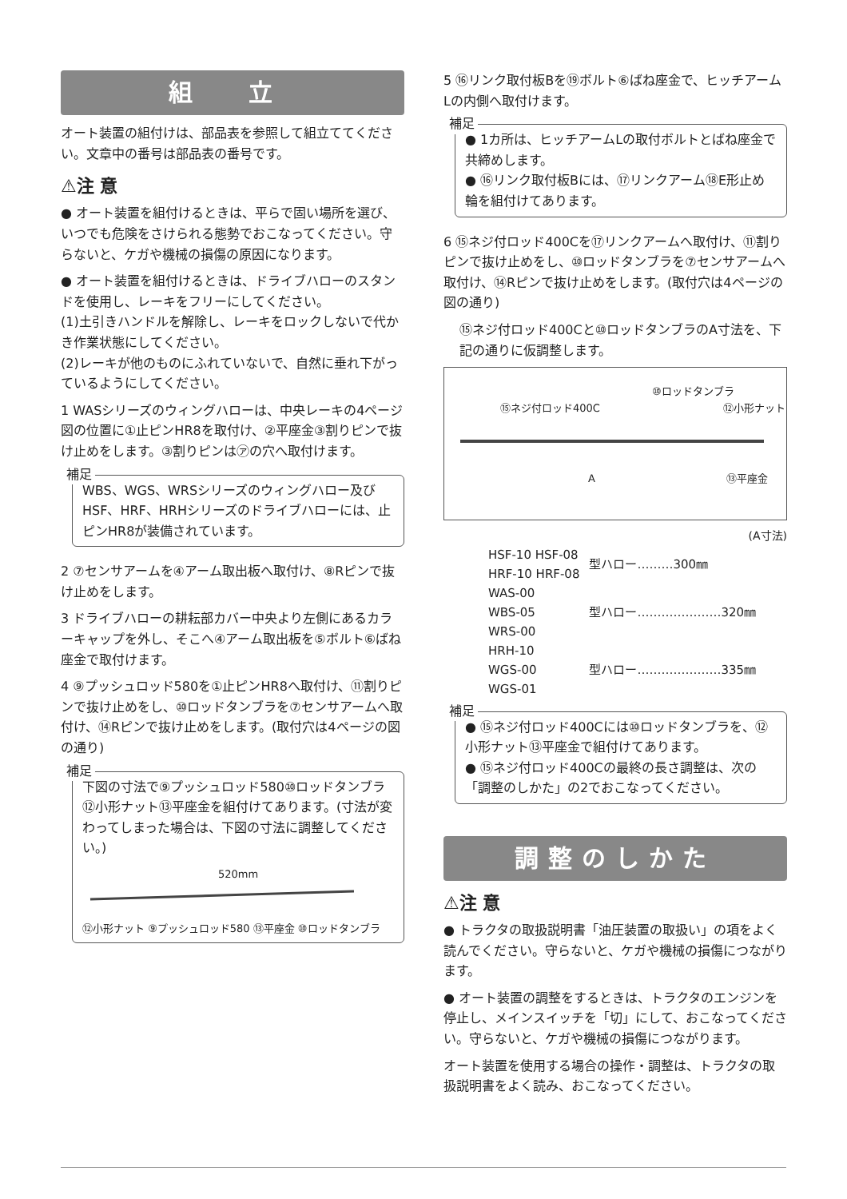組 立
オート装置の組付けは、部品表を参照して組立ててください。文章中の番号は部品表の番号です。
⚠注 意
● オート装置を組付けるときは、平らで固い場所を選び、いつでも危険をさけられる態勢でおこなってください。守らないと、ケガや機械の損傷の原因になります。
● オート装置を組付けるときは、ドライブハローのスタンドを使用し、レーキをフリーにしてください。
(1)土引きハンドルを解除し、レーキをロックしないで代かき作業状態にしてください。
(2)レーキが他のものにふれていないで、自然に垂れ下がっているようにしてください。
1 WASシリーズのウィングハローは、中央レーキの4ページ図の位置に①止ピンHR8を取付け、②平座金③割りピンで抜け止めをします。③割りピンは㋐の穴へ取付けます。
補足
WBS、WGS、WRSシリーズのウィングハロー及びHSF、HRF、HRHシリーズのドライブハローには、止ピンHR8が装備されています。
2 ⑦センサアームを④アーム取出板へ取付け、⑧Rピンで抜け止めをします。
3 ドライブハローの耕耘部カバー中央より左側にあるカラーキャップを外し、そこへ④アーム取出板を⑤ボルト⑥ばね座金で取付けます。
4 ⑨プッシュロッド580を①止ピンHR8へ取付け、⑪割りピンで抜け止めをし、⑩ロッドタンブラを⑦センサアームへ取付け、⑭Rピンで抜け止めをします。(取付穴は4ページの図の通り)
補足
下図の寸法で⑨プッシュロッド580⑩ロッドタンブラ⑫小形ナット⑬平座金を組付けてあります。(寸法が変わってしまった場合は、下図の寸法に調整してください。)
520mm
⑫小形ナット ⑨プッシュロッド580 ⑬平座金 ⑩ロッドタンブラ
5 ⑯リンク取付板Bを⑲ボルト⑥ばね座金で、ヒッチアームLの内側へ取付けます。
補足
● 1カ所は、ヒッチアームLの取付ボルトとばね座金で共締めします。
● ⑯リンク取付板Bには、⑰リンクアーム⑱E形止め輪を組付けてあります。
6 ⑮ネジ付ロッド400Cを⑰リンクアームへ取付け、⑪割りピンで抜け止めをし、⑩ロッドタンブラを⑦センサアームへ取付け、⑭Rピンで抜け止めをします。(取付穴は4ページの図の通り)
⑮ネジ付ロッド400Cと⑩ロッドタンブラのA寸法を、下記の通りに仮調整します。
⑩ロッドタンブラ
⑮ネジ付ロッド400C ⑫小形ナット
A ⑬平座金
(A寸法)
| HSF-10 HSF-08 HRF-10 HRF-08 | 型ハロー………300㎜ |
| WAS-00 WBS-05 WRS-00 | 型ハロー…………………320㎜ |
| HRH-10 WGS-00 WGS-01 | 型ハロー…………………335㎜ |
補足
● ⑮ネジ付ロッド400Cには⑩ロッドタンブラを、⑫小形ナット⑬平座金で組付けてあります。
● ⑮ネジ付ロッド400Cの最終の長さ調整は、次の「調整のしかた」の2でおこなってください。
調整のしかた
⚠注 意
● トラクタの取扱説明書「油圧装置の取扱い」の項をよく読んでください。守らないと、ケガや機械の損傷につながります。
● オート装置の調整をするときは、トラクタのエンジンを停止し、メインスイッチを「切」にして、おこなってください。守らないと、ケガや機械の損傷につながります。
オート装置を使用する場合の操作・調整は、トラクタの取扱説明書をよく読み、おこなってください。